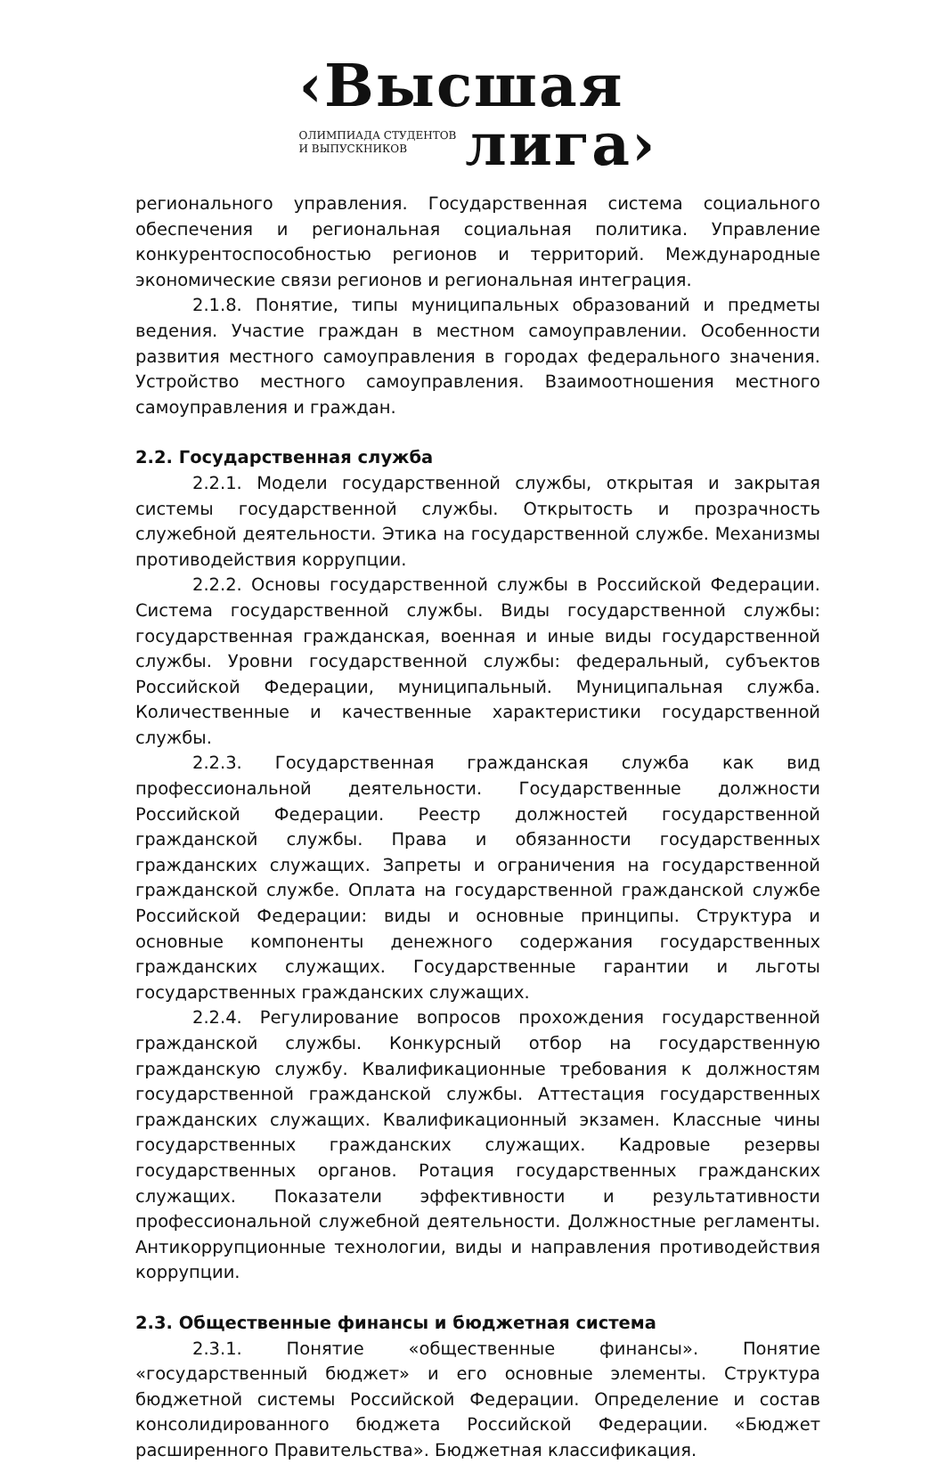‹Высшая
ОЛИМПИАДА СТУДЕНТОВ
И ВЫПУСКНИКОВ
лига›
регионального управления. Государственная система социального обеспечения и региональная социальная политика. Управление конкурентоспособностью регионов и территорий. Международные экономические связи регионов и региональная интеграция.
2.1.8. Понятие, типы муниципальных образований и предметы ведения. Участие граждан в местном самоуправлении. Особенности развития местного самоуправления в городах федерального значения. Устройство местного самоуправления. Взаимоотношения местного самоуправления и граждан.
2.2. Государственная служба
2.2.1. Модели государственной службы, открытая и закрытая системы государственной службы. Открытость и прозрачность служебной деятельности. Этика на государственной службе. Механизмы противодействия коррупции.
2.2.2. Основы государственной службы в Российской Федерации. Система государственной службы. Виды государственной службы: государственная гражданская, военная и иные виды государственной службы. Уровни государственной службы: федеральный, субъектов Российской Федерации, муниципальный. Муниципальная служба. Количественные и качественные характеристики государственной службы.
2.2.3. Государственная гражданская служба как вид профессиональной деятельности. Государственные должности Российской Федерации. Реестр должностей государственной гражданской службы. Права и обязанности государственных гражданских служащих. Запреты и ограничения на государственной гражданской службе. Оплата на государственной гражданской службе Российской Федерации: виды и основные принципы. Структура и основные компоненты денежного содержания государственных гражданских служащих. Государственные гарантии и льготы государственных гражданских служащих.
2.2.4. Регулирование вопросов прохождения государственной гражданской службы. Конкурсный отбор на государственную гражданскую службу. Квалификационные требования к должностям государственной гражданской службы. Аттестация государственных гражданских служащих. Квалификационный экзамен. Классные чины государственных гражданских служащих. Кадровые резервы государственных органов. Ротация государственных гражданских служащих. Показатели эффективности и результативности профессиональной служебной деятельности. Должностные регламенты. Антикоррупционные технологии, виды и направления противодействия коррупции.
2.3. Общественные финансы и бюджетная система
2.3.1. Понятие «общественные финансы». Понятие «государственный бюджет» и его основные элементы. Структура бюджетной системы Российской Федерации. Определение и состав консолидированного бюджета Российской Федерации. «Бюджет расширенного Правительства». Бюджетная классификация.